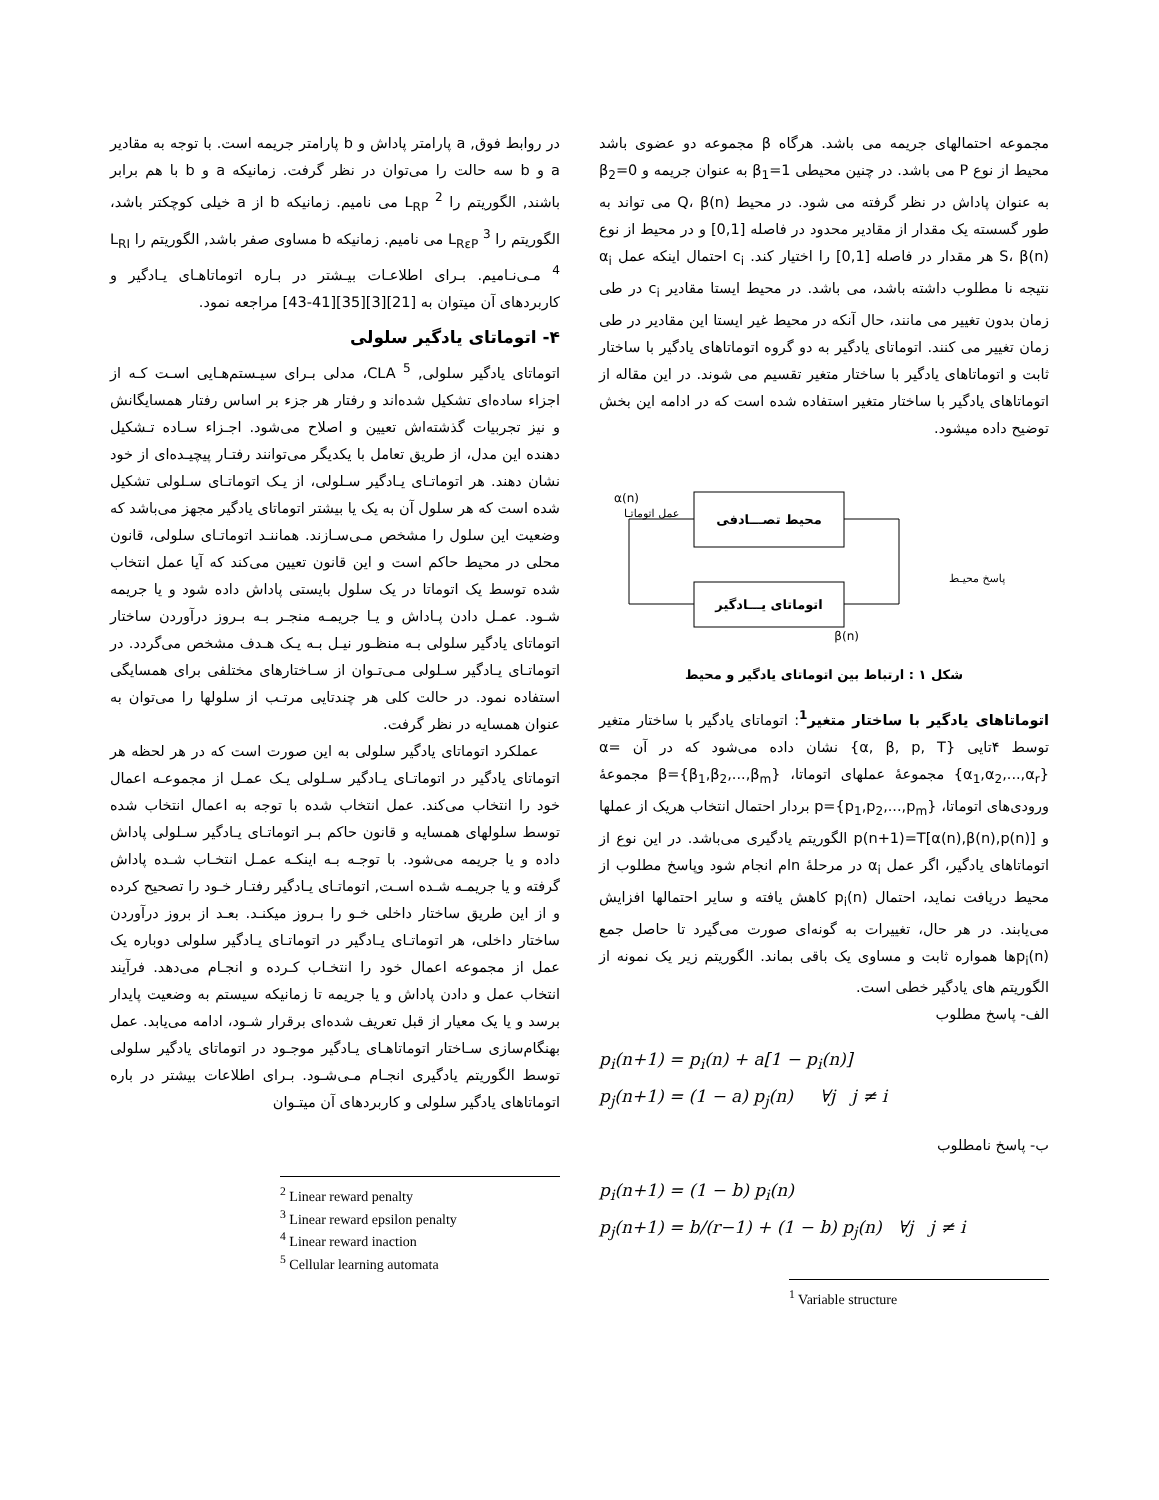مجموعه احتمالهای جریمه می باشد. هرگاه β مجموعه دو عضوی باشد محیط از نوع P می باشد. در چنین محیطی β<sub>1</sub>=1 به عنوان جریمه و β<sub>2</sub>=0 به عنوان پاداش در نظر گرفته می شود. در محیط Q، β(n) می تواند به طور گسسته یک مقدار از مقادیر محدود در فاصله [0,1] و در محیط از نوع S، β(n) هر مقدار در فاصله [0,1] را اختیار کند. c<sub>i</sub> احتمال اینکه عمل α<sub>i</sub> نتیجه نا مطلوب داشته باشد، می باشد. در محیط ایستا مقادیر c<sub>i</sub> در طی زمان بدون تغییر می مانند، حال آنکه در محیط غیر ایستا این مقادیر در طی زمان تغییر می کنند. اتوماتای یادگیر به دو گروه اتوماتاهای یادگیر با ساختار ثابت و اتوماتاهای یادگیر با ساختار متغیر تقسیم می شوند. در این مقاله از اتوماتاهای یادگیر با ساختار متغیر استفاده شده است که در ادامه این بخش توضیح داده میشود.
محیط تصـــادفی
اتوماتای یـــادگیر
α(n)
β(n)
عمل اتوماتـا
پاسخ محیـط
شکل ۱ : ارتباط بین اتوماتای یادگیر و محیط
اتوماتاهای یادگیر با ساختار متغیر<sup>1</sup>: اتوماتای یادگیر با ساختار متغیر توسط ۴تایی {α, β, p, T} نشان داده می‌شود که در آن α={α<sub>1</sub>,α<sub>2</sub>,...,α<sub>r</sub>} مجموعهٔ عملهای اتوماتا، β={β<sub>1</sub>,β<sub>2</sub>,...,β<sub>m</sub>} مجموعهٔ ورودی‌های اتوماتا، p={p<sub>1</sub>,p<sub>2</sub>,...,p<sub>m</sub>} بردار احتمال انتخاب هریک از عملها و p(n+1)=T[α(n),β(n),p(n)] الگوریتم یادگیری می‌باشد. در این نوع از اتوماتاهای یادگیر، اگر عمل α<sub>i</sub> در مرحلهٔ nام انجام شود وپاسخ مطلوب از محیط دریافت نماید، احتمال p<sub>i</sub>(n) کاهش یافته و سایر احتمالها افزایش می‌یابند. در هر حال، تغییرات به گونه‌ای صورت می‌گیرد تا حاصل جمع p<sub>i</sub>(n)ها همواره ثابت و مساوی یک باقی بماند. الگوریتم زیر یک نمونه از الگوریتم های یادگیر خطی است.
الف- پاسخ مطلوب
p<sub>i</sub>(n+1) = p<sub>i</sub>(n) + a[1 − p<sub>i</sub>(n)]
p<sub>j</sub>(n+1) = (1 − a) p<sub>j</sub>(n) ∀j j ≠ i
ب- پاسخ نامطلوب
p<sub>i</sub>(n+1) = (1 − b) p<sub>i</sub>(n)
p<sub>j</sub>(n+1) = b/(r−1) + (1 − b) p<sub>j</sub>(n) ∀j j ≠ i
<sup>1</sup> Variable structure
در روابط فوق, a پارامتر پاداش و b پارامتر جریمه است. با توجه به مقادیر a و b سه حالت را می‌توان در نظر گرفت. زمانیکه a و b با هم برابر باشند, الگوریتم را L<sub>RP</sub> <sup>2</sup> می نامیم. زمانیکه b از a خیلی کوچکتر باشد، الگوریتم را L<sub>RεP</sub> <sup>3</sup> می نامیم. زمانیکه b مساوی صفر باشد, الگوریتم را L<sub>RI</sub> <sup>4</sup> مـی‌نـامیم. بـرای اطلاعـات بیـشتر در بـاره اتوماتاهـای یـادگیر و کاربردهای آن میتوان به [21][3][35][41-43] مراجعه نمود.
۴- اتوماتای یادگیر سلولی
اتوماتای یادگیر سلولی, CLA <sup>5</sup>، مدلی بـرای سیـستم‌هـایی اسـت کـه از اجزاء ساده‌ای تشکیل شده‌اند و رفتار هر جزء بر اساس رفتار همسایگانش و نیز تجربیات گذشته‌اش تعیین و اصلاح می‌شود. اجـزاء سـاده تـشکیل دهنده این مدل، از طریق تعامل با یکدیگر می‌توانند رفتـار پیچیـده‌ای از خود نشان دهند. هر اتوماتـای یـادگیر سـلولی، از یـک اتوماتـای سـلولی تشکیل شده است که هر سلول آن به یک یا بیشتر اتوماتای یادگیر مجهز می‌باشد که وضعیت این سلول را مشخص مـی‌سـازند. هماننـد اتوماتـای سلولی، قانون محلی در محیط حاکم است و این قانون تعیین می‌کند که آیا عمل انتخاب شده توسط یک اتوماتا در یک سلول بایستی پاداش داده شود و یا جریمه شـود. عمـل دادن پـاداش و یـا جریمـه منجـر بـه بـروز درآوردن ساختار اتوماتای یادگیر سلولی بـه منظـور نیـل بـه یـک هـدف مشخص می‌گردد. در اتوماتـای یـادگیر سـلولی مـی‌تـوان از سـاختارهای مختلفی برای همسایگی استفاده نمود. در حالت کلی هر چندتایی مرتـب از سلولها را می‌توان به عنوان همسایه در نظر گرفت.
عملکرد اتوماتای یادگیر سلولی به این صورت است که در هر لحظه هر اتوماتای یادگیر در اتوماتـای یـادگیر سـلولی یـک عمـل از مجموعـه اعمال خود را انتخاب می‌کند. عمل انتخاب شده با توجه به اعمال انتخاب شده توسط سلولهای همسایه و قانون حاکم بـر اتوماتـای یـادگیر سـلولی پاداش داده و یا جریمه می‌شود. با توجـه بـه اینکـه عمـل انتخـاب شـده پاداش گرفته و یا جریمـه شـده اسـت, اتوماتـای یـادگیر رفتـار خـود را تصحیح کرده و از این طریق ساختار داخلی خـو را بـروز میکنـد. بعـد از بروز درآوردن ساختار داخلی، هر اتوماتـای یـادگیر در اتوماتـای یـادگیر سلولی دوباره یک عمل از مجموعه اعمال خود را انتخـاب کـرده و انجـام می‌دهد. فرآیند انتخاب عمل و دادن پاداش و یا جریمه تا زمانیکه سیستم به وضعیت پایدار برسد و یا یک معیار از قبل تعریف شده‌ای برقرار شـود، ادامه می‌یابد. عمل بهنگام‌سازی سـاختار اتوماتاهـای یـادگیر موجـود در اتوماتای یادگیر سلولی توسط الگوریتم یادگیری انجـام مـی‌شـود. بـرای اطلاعات بیشتر در باره اتوماتاهای یادگیر سلولی و کاربردهای آن میتـوان
<sup>2</sup> Linear reward penalty
<sup>3</sup> Linear reward epsilon penalty
<sup>4</sup> Linear reward inaction
<sup>5</sup> Cellular learning automata